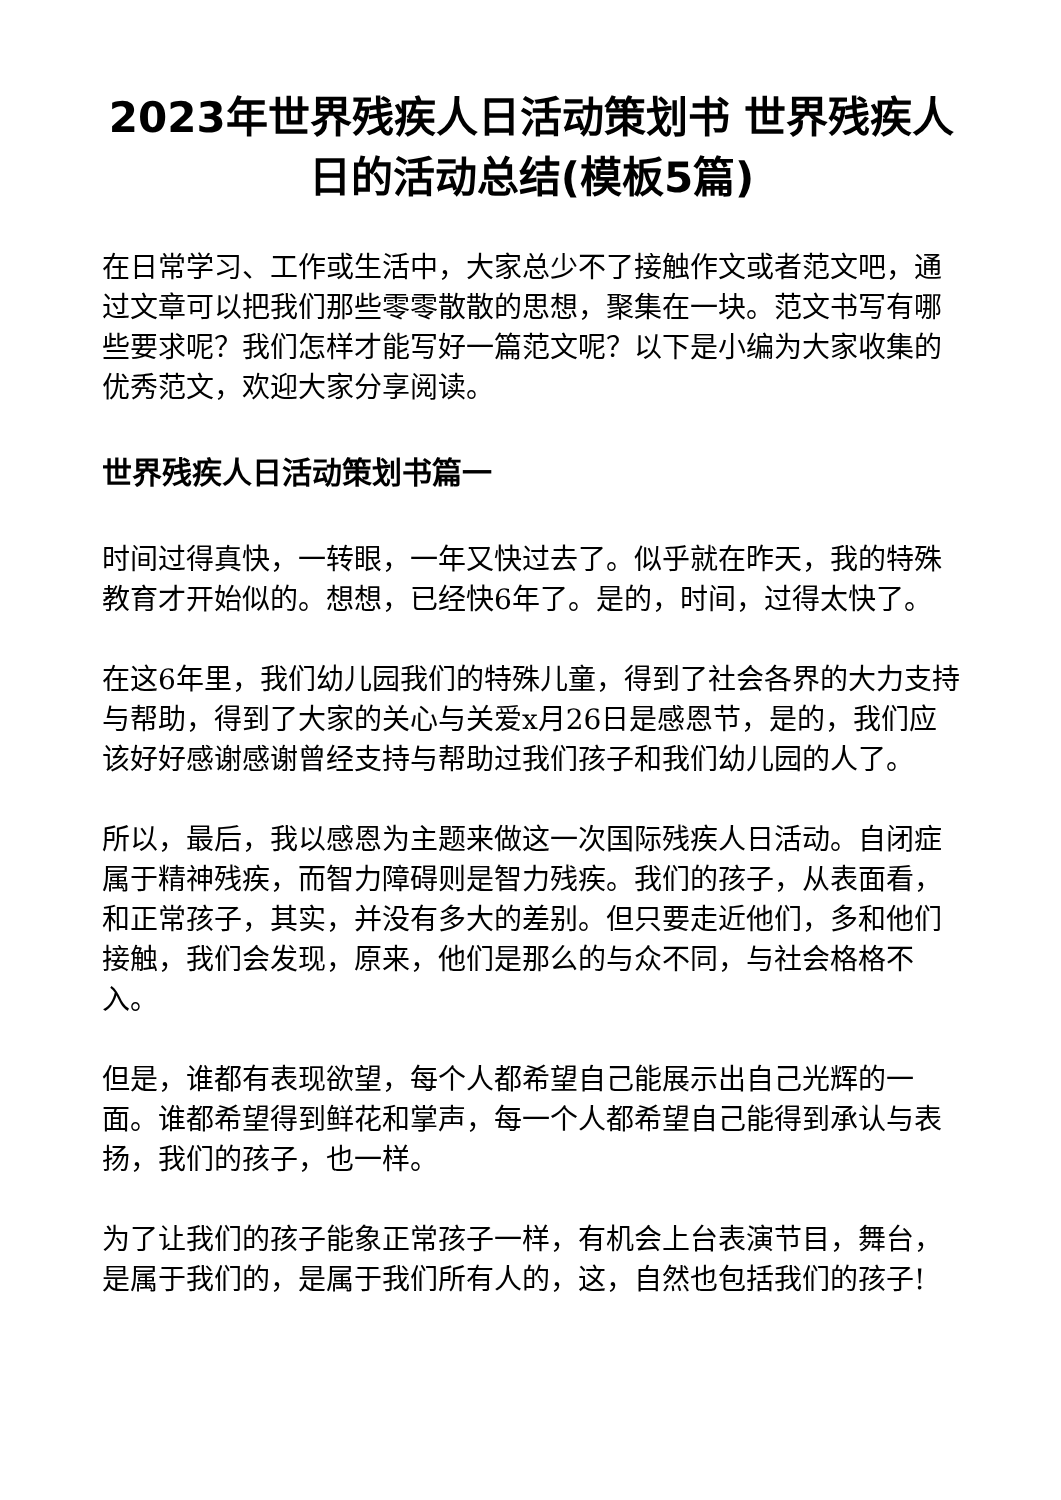2023年世界残疾人日活动策划书 世界残疾人日的活动总结(模板5篇)
在日常学习、工作或生活中，大家总少不了接触作文或者范文吧，通过文章可以把我们那些零零散散的思想，聚集在一块。范文书写有哪些要求呢？我们怎样才能写好一篇范文呢？以下是小编为大家收集的优秀范文，欢迎大家分享阅读。
世界残疾人日活动策划书篇一
时间过得真快，一转眼，一年又快过去了。似乎就在昨天，我的特殊教育才开始似的。想想，已经快6年了。是的，时间，过得太快了。
在这6年里，我们幼儿园我们的特殊儿童，得到了社会各界的大力支持与帮助，得到了大家的关心与关爱x月26日是感恩节，是的，我们应该好好感谢感谢曾经支持与帮助过我们孩子和我们幼儿园的人了。
所以，最后，我以感恩为主题来做这一次国际残疾人日活动。自闭症属于精神残疾，而智力障碍则是智力残疾。我们的孩子，从表面看，和正常孩子，其实，并没有多大的差别。但只要走近他们，多和他们接触，我们会发现，原来，他们是那么的与众不同，与社会格格不入。
但是，谁都有表现欲望，每个人都希望自己能展示出自己光辉的一面。谁都希望得到鲜花和掌声，每一个人都希望自己能得到承认与表扬，我们的孩子，也一样。
为了让我们的孩子能象正常孩子一样，有机会上台表演节目，舞台，是属于我们的，是属于我们所有人的，这，自然也包括我们的孩子!